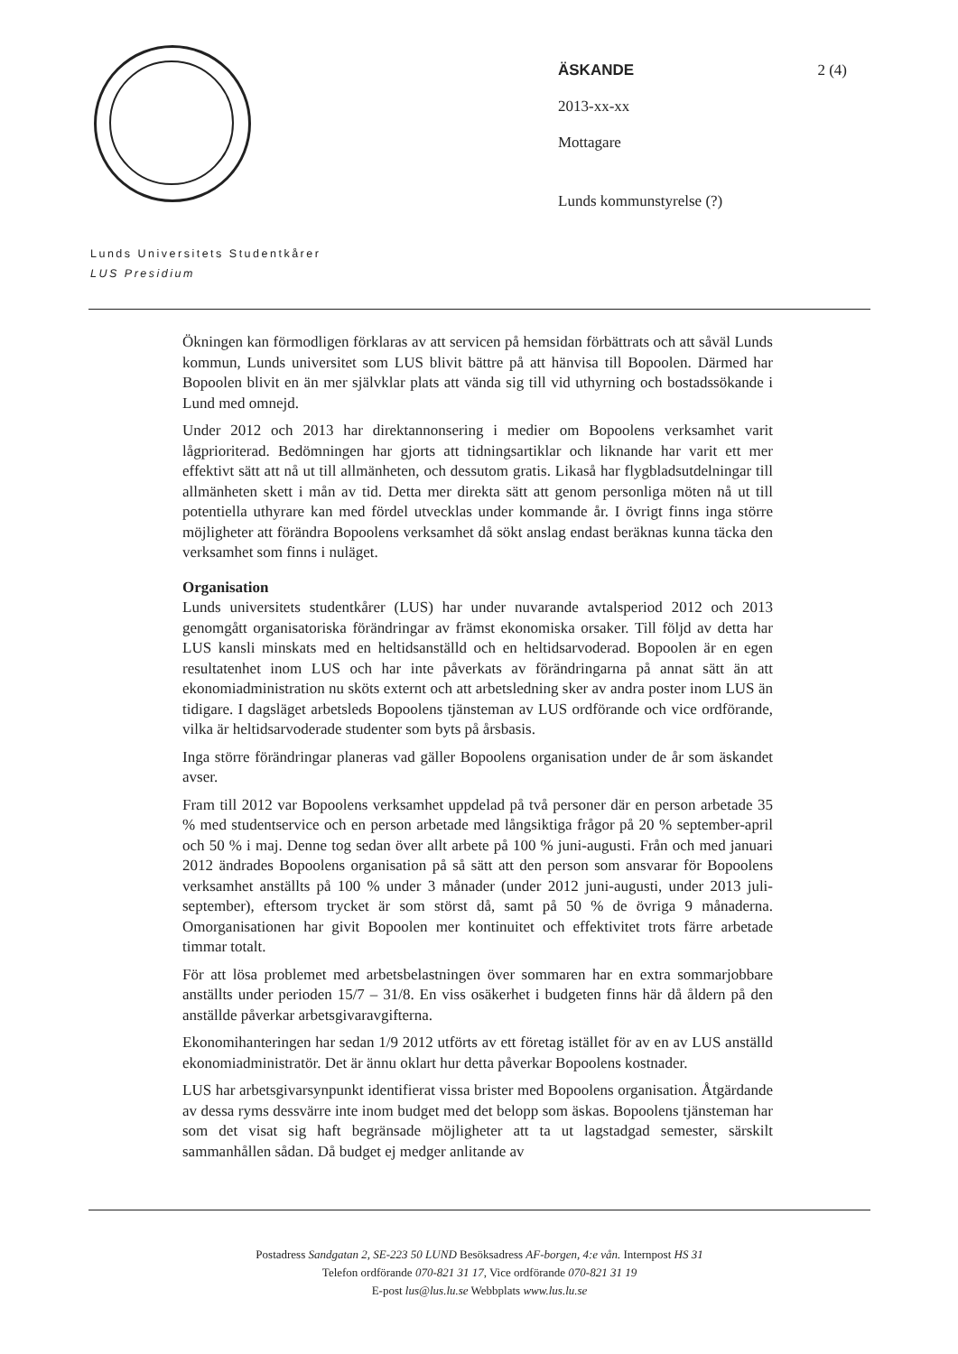ÄSKANDE 2 (4)
2013-xx-xx
Mottagare
Lunds kommunstyrelse (?)
Lunds Universitets Studentkårer
LUS Presidium
Ökningen kan förmodligen förklaras av att servicen på hemsidan förbättrats och att såväl Lunds kommun, Lunds universitet som LUS blivit bättre på att hänvisa till Bopoolen. Därmed har Bopoolen blivit en än mer självklar plats att vända sig till vid uthyrning och bostadssökande i Lund med omnejd.
Under 2012 och 2013 har direktannonsering i medier om Bopoolens verksamhet varit lågprioriterad. Bedömningen har gjorts att tidningsartiklar och liknande har varit ett mer effektivt sätt att nå ut till allmänheten, och dessutom gratis. Likaså har flygbladsutdelningar till allmänheten skett i mån av tid. Detta mer direkta sätt att genom personliga möten nå ut till potentiella uthyrare kan med fördel utvecklas under kommande år. I övrigt finns inga större möjligheter att förändra Bopoolens verksamhet då sökt anslag endast beräknas kunna täcka den verksamhet som finns i nuläget.
Organisation
Lunds universitets studentkårer (LUS) har under nuvarande avtalsperiod 2012 och 2013 genomgått organisatoriska förändringar av främst ekonomiska orsaker. Till följd av detta har LUS kansli minskats med en heltidsanställd och en heltidsarvoderad. Bopoolen är en egen resultatenhet inom LUS och har inte påverkats av förändringarna på annat sätt än att ekonomiadministration nu sköts externt och att arbetsledning sker av andra poster inom LUS än tidigare. I dagsläget arbetsleds Bopoolens tjänsteman av LUS ordförande och vice ordförande, vilka är heltidsarvoderade studenter som byts på årsbasis.
Inga större förändringar planeras vad gäller Bopoolens organisation under de år som äskandet avser.
Fram till 2012 var Bopoolens verksamhet uppdelad på två personer där en person arbetade 35 % med studentservice och en person arbetade med långsiktiga frågor på 20 % september-april och 50 % i maj. Denne tog sedan över allt arbete på 100 % juni-augusti. Från och med januari 2012 ändrades Bopoolens organisation på så sätt att den person som ansvarar för Bopoolens verksamhet anställts på 100 % under 3 månader (under 2012 juni-augusti, under 2013 juli-september), eftersom trycket är som störst då, samt på 50 % de övriga 9 månaderna. Omorganisationen har givit Bopoolen mer kontinuitet och effektivitet trots färre arbetade timmar totalt.
För att lösa problemet med arbetsbelastningen över sommaren har en extra sommarjobbare anställts under perioden 15/7 – 31/8. En viss osäkerhet i budgeten finns här då åldern på den anställde påverkar arbetsgivaravgifterna.
Ekonomihanteringen har sedan 1/9 2012 utförts av ett företag istället för av en av LUS anställd ekonomiadministratör. Det är ännu oklart hur detta påverkar Bopoolens kostnader.
LUS har arbetsgivarsynpunkt identifierat vissa brister med Bopoolens organisation. Åtgärdande av dessa ryms dessvärre inte inom budget med det belopp som äskas. Bopoolens tjänsteman har som det visat sig haft begränsade möjligheter att ta ut lagstadgad semester, särskilt sammanhållen sådan. Då budget ej medger anlitande av
Postadress Sandgatan 2, SE-223 50 LUND Besöksadress AF-borgen, 4:e vån. Internpost HS 31
Telefon ordförande 070-821 31 17, Vice ordförande 070-821 31 19
E-post lus@lus.lu.se Webbplats www.lus.lu.se